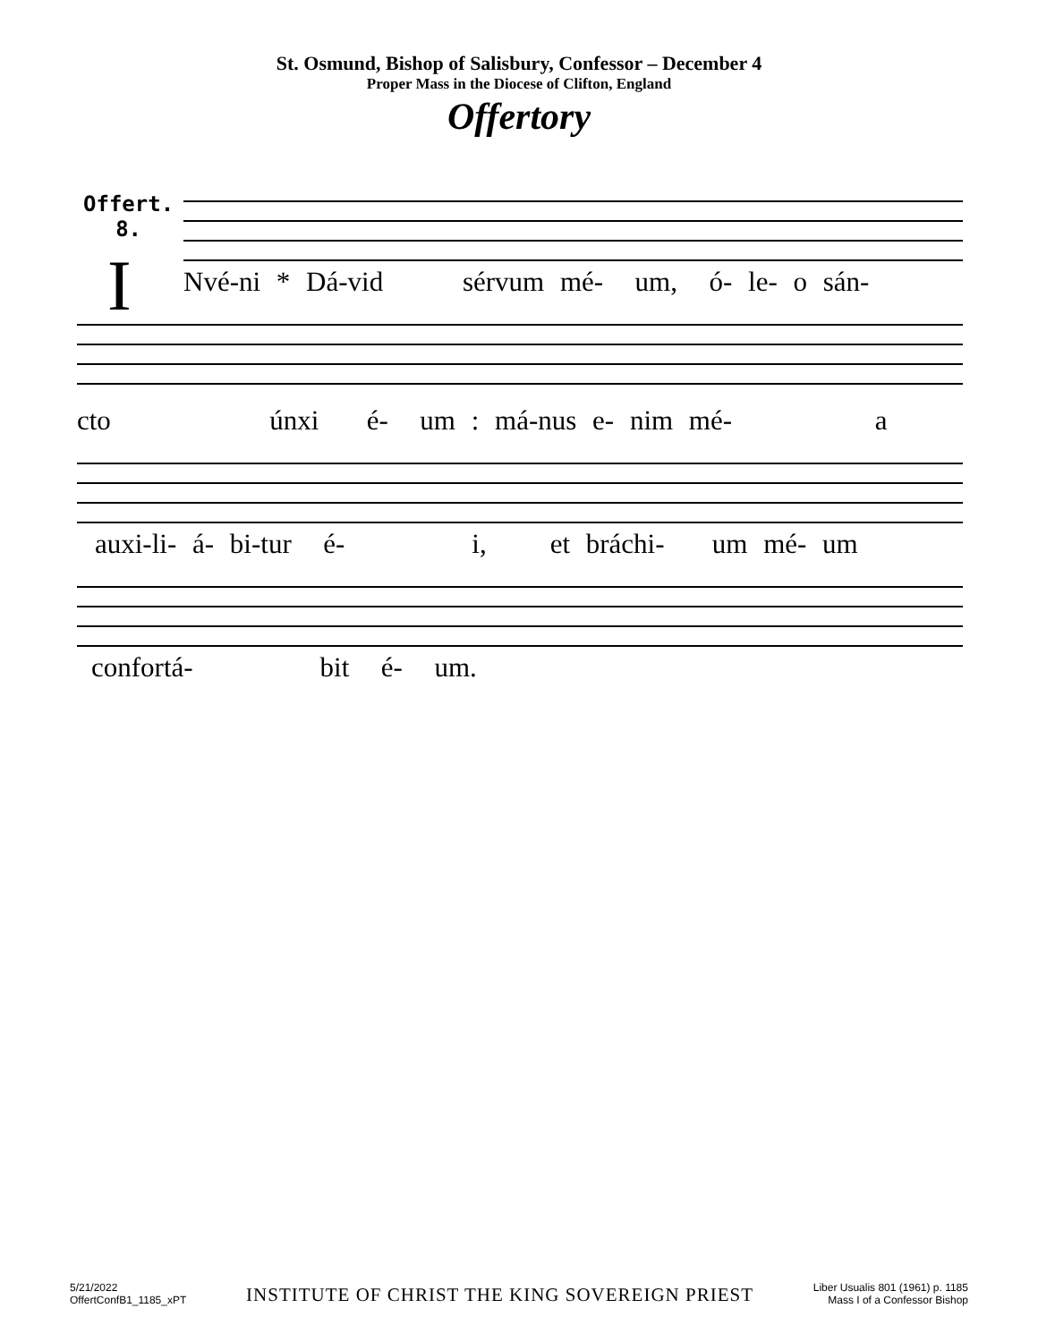St. Osmund, Bishop of Salisbury, Confessor – December 4
Proper Mass in the Diocese of Clifton, England
Offertory
Offert.
8.
I
Nvé-ni * Dá-vid sérvum mé- um, ó- le- o sán-
cto únxi é- um : má-nus e- nim mé- a
auxi-li- á- bi-tur é- i, et bráchi- um mé- um
confortá- bit é- um.
5/21/2022
OffertConfB1_1185_xPT
INSTITUTE OF CHRIST THE KING SOVEREIGN PRIEST
Liber Usualis 801 (1961) p. 1185
Mass I of a Confessor Bishop